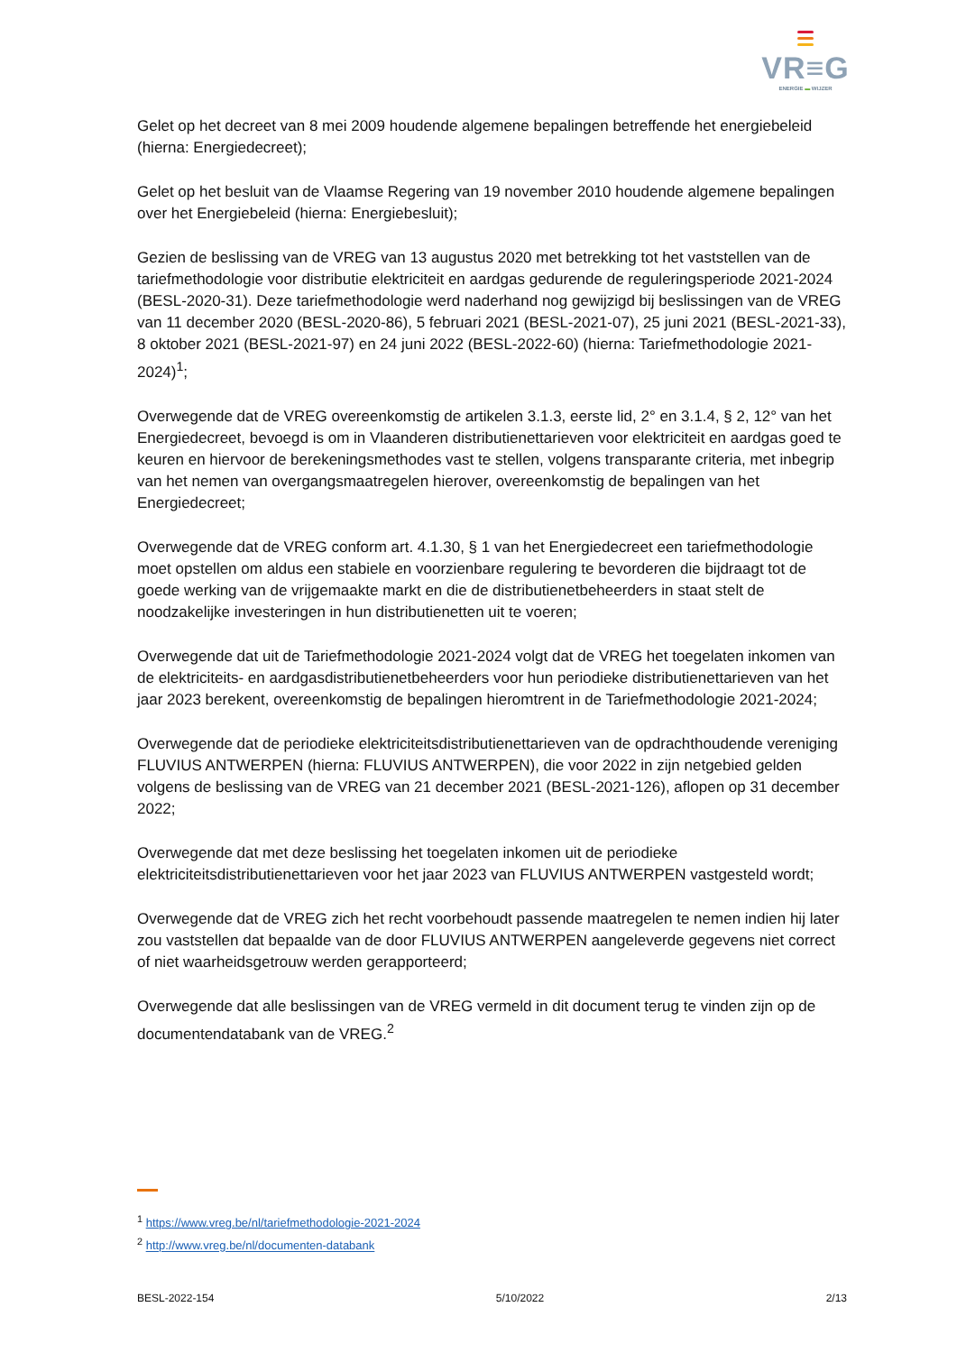VR≡G
ENERGIE ▬ WIJZER
Gelet op het decreet van 8 mei 2009 houdende algemene bepalingen betreffende het energiebeleid (hierna: Energiedecreet);
Gelet op het besluit van de Vlaamse Regering van 19 november 2010 houdende algemene bepalingen over het Energiebeleid (hierna: Energiebesluit);
Gezien de beslissing van de VREG van 13 augustus 2020 met betrekking tot het vaststellen van de tariefmethodologie voor distributie elektriciteit en aardgas gedurende de reguleringsperiode 2021-2024 (BESL-2020-31). Deze tariefmethodologie werd naderhand nog gewijzigd bij beslissingen van de VREG van 11 december 2020 (BESL-2020-86), 5 februari 2021 (BESL-2021-07), 25 juni 2021 (BESL-2021-33), 8 oktober 2021 (BESL-2021-97) en 24 juni 2022 (BESL-2022-60) (hierna: Tariefmethodologie 2021-2024)<sup>1</sup>;
Overwegende dat de VREG overeenkomstig de artikelen 3.1.3, eerste lid, 2° en 3.1.4, § 2, 12° van het Energiedecreet, bevoegd is om in Vlaanderen distributienettarieven voor elektriciteit en aardgas goed te keuren en hiervoor de berekeningsmethodes vast te stellen, volgens transparante criteria, met inbegrip van het nemen van overgangsmaatregelen hierover, overeenkomstig de bepalingen van het Energiedecreet;
Overwegende dat de VREG conform art. 4.1.30, § 1 van het Energiedecreet een tariefmethodologie moet opstellen om aldus een stabiele en voorzienbare regulering te bevorderen die bijdraagt tot de goede werking van de vrijgemaakte markt en die de distributienetbeheerders in staat stelt de noodzakelijke investeringen in hun distributienetten uit te voeren;
Overwegende dat uit de Tariefmethodologie 2021-2024 volgt dat de VREG het toegelaten inkomen van de elektriciteits- en aardgasdistributienetbeheerders voor hun periodieke distributienettarieven van het jaar 2023 berekent, overeenkomstig de bepalingen hieromtrent in de Tariefmethodologie 2021-2024;
Overwegende dat de periodieke elektriciteitsdistributienettarieven van de opdrachthoudende vereniging FLUVIUS ANTWERPEN (hierna: FLUVIUS ANTWERPEN), die voor 2022 in zijn netgebied gelden volgens de beslissing van de VREG van 21 december 2021 (BESL-2021-126), aflopen op 31 december 2022;
Overwegende dat met deze beslissing het toegelaten inkomen uit de periodieke elektriciteitsdistributienettarieven voor het jaar 2023 van FLUVIUS ANTWERPEN vastgesteld wordt;
Overwegende dat de VREG zich het recht voorbehoudt passende maatregelen te nemen indien hij later zou vaststellen dat bepaalde van de door FLUVIUS ANTWERPEN aangeleverde gegevens niet correct of niet waarheidsgetrouw werden gerapporteerd;
Overwegende dat alle beslissingen van de VREG vermeld in dit document terug te vinden zijn op de documentendatabank van de VREG.<sup>2</sup>
<sup>1</sup> https://www.vreg.be/nl/tariefmethodologie-2021-2024
<sup>2</sup> http://www.vreg.be/nl/documenten-databank
BESL-2022-154 5/10/2022 2/13